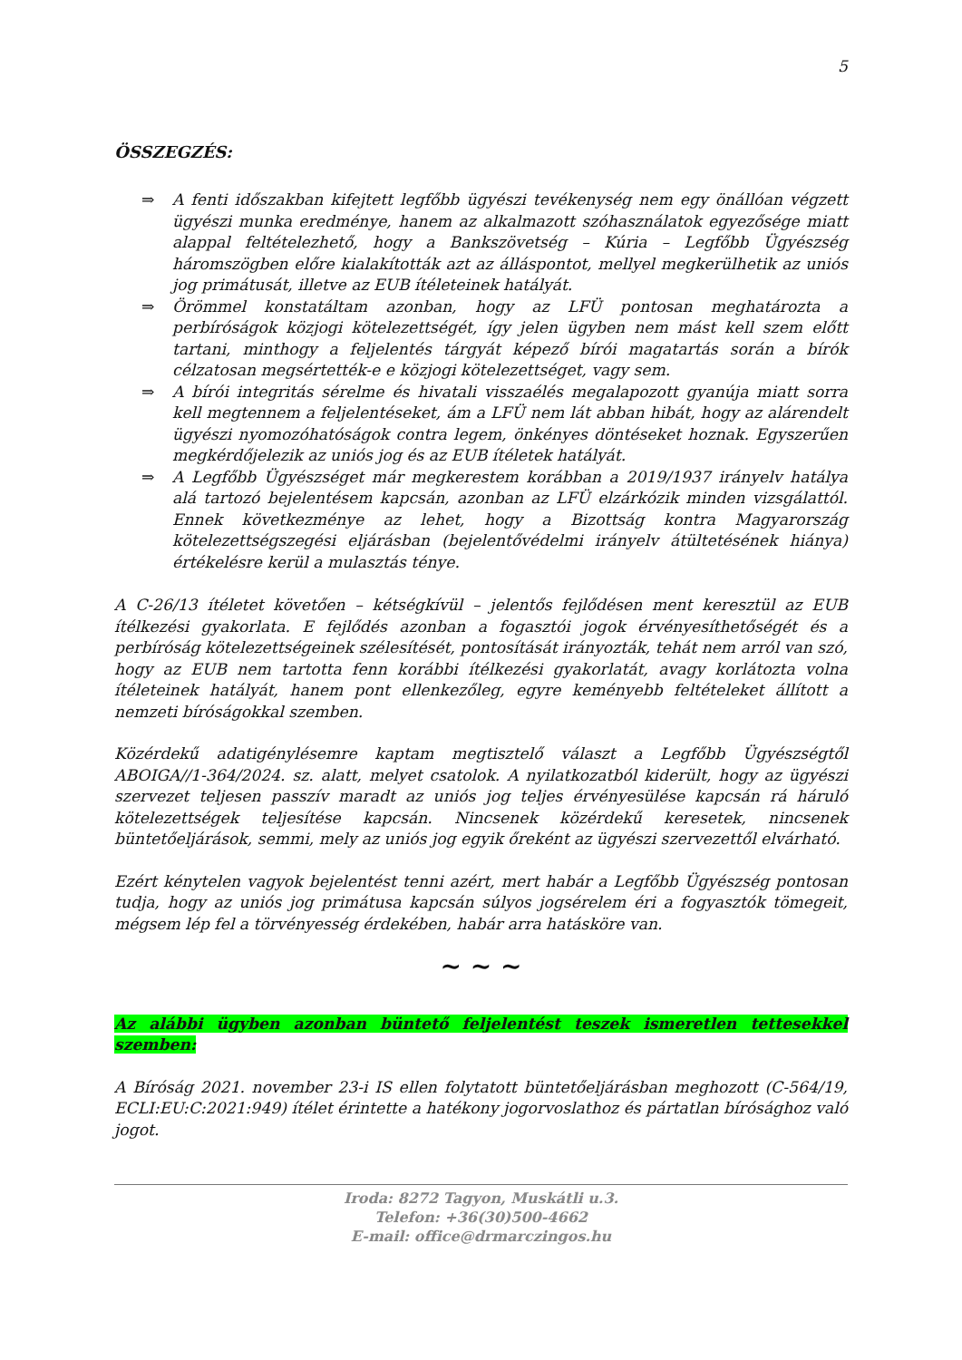5
ÖSSZEGZÉS:
⇒ A fenti időszakban kifejtett legfőbb ügyészi tevékenység nem egy önállóan végzett ügyészi munka eredménye, hanem az alkalmazott szóhasználatok egyezősége miatt alappal feltételezhető, hogy a Bankszövetség – Kúria – Legfőbb Ügyészség háromszögben előre kialakították azt az álláspontot, mellyel megkerülhetik az uniós jog primátusát, illetve az EUB ítéleteinek hatályát.
⇒ Örömmel konstatáltam azonban, hogy az LFÜ pontosan meghatározta a perbíróságok közjogi kötelezettségét, így jelen ügyben nem mást kell szem előtt tartani, minthogy a feljelentés tárgyát képező bírói magatartás során a bírók célzatosan megsértették-e e közjogi kötelezettséget, vagy sem.
⇒ A bírói integritás sérelme és hivatali visszaélés megalapozott gyanúja miatt sorra kell megtennem a feljelentéseket, ám a LFÜ nem lát abban hibát, hogy az alárendelt ügyészi nyomozóhatóságok contra legem, önkényes döntéseket hoznak. Egyszerűen megkérdőjelezik az uniós jog és az EUB ítéletek hatályát.
⇒ A Legfőbb Ügyészséget már megkerestem korábban a 2019/1937 irányelv hatálya alá tartozó bejelentésem kapcsán, azonban az LFÜ elzárkózik minden vizsgálattól. Ennek következménye az lehet, hogy a Bizottság kontra Magyarország kötelezettségszegési eljárásban (bejelentővédelmi irányelv átültetésének hiánya) értékelésre kerül a mulasztás ténye.
A C-26/13 ítéletet követően – kétségkívül – jelentős fejlődésen ment keresztül az EUB ítélkezési gyakorlata. E fejlődés azonban a fogasztói jogok érvényesíthetőségét és a perbíróság kötelezettségeinek szélesítését, pontosítását irányozták, tehát nem arról van szó, hogy az EUB nem tartotta fenn korábbi ítélkezési gyakorlatát, avagy korlátozta volna ítéleteinek hatályát, hanem pont ellenkezőleg, egyre keményebb feltételeket állított a nemzeti bíróságokkal szemben.
Közérdekű adatigénylésemre kaptam megtisztelő választ a Legfőbb Ügyészségtől ABOIGA//1-364/2024. sz. alatt, melyet csatolok. A nyilatkozatból kiderült, hogy az ügyészi szervezet teljesen passzív maradt az uniós jog teljes érvényesülése kapcsán rá háruló kötelezettségek teljesítése kapcsán. Nincsenek közérdekű keresetek, nincsenek büntetőeljárások, semmi, mely az uniós jog egyik őreként az ügyészi szervezettől elvárható.
Ezért kénytelen vagyok bejelentést tenni azért, mert habár a Legfőbb Ügyészség pontosan tudja, hogy az uniós jog primátusa kapcsán súlyos jogsérelem éri a fogyasztók tömegeit, mégsem lép fel a törvényesség érdekében, habár arra hatásköre van.
~ ~ ~
Az alábbi ügyben azonban büntető feljelentést teszek ismeretlen tettesekkel szemben:
A Bíróság 2021. november 23-i IS ellen folytatott büntetőeljárásban meghozott (C-564/19, ECLI:EU:C:2021:949) ítélet érintette a hatékony jogorvoslathoz és pártatlan bírósághoz való jogot.
Iroda: 8272 Tagyon, Muskátli u.3.
Telefon: +36(30)500-4662
E-mail: office@drmarczingos.hu